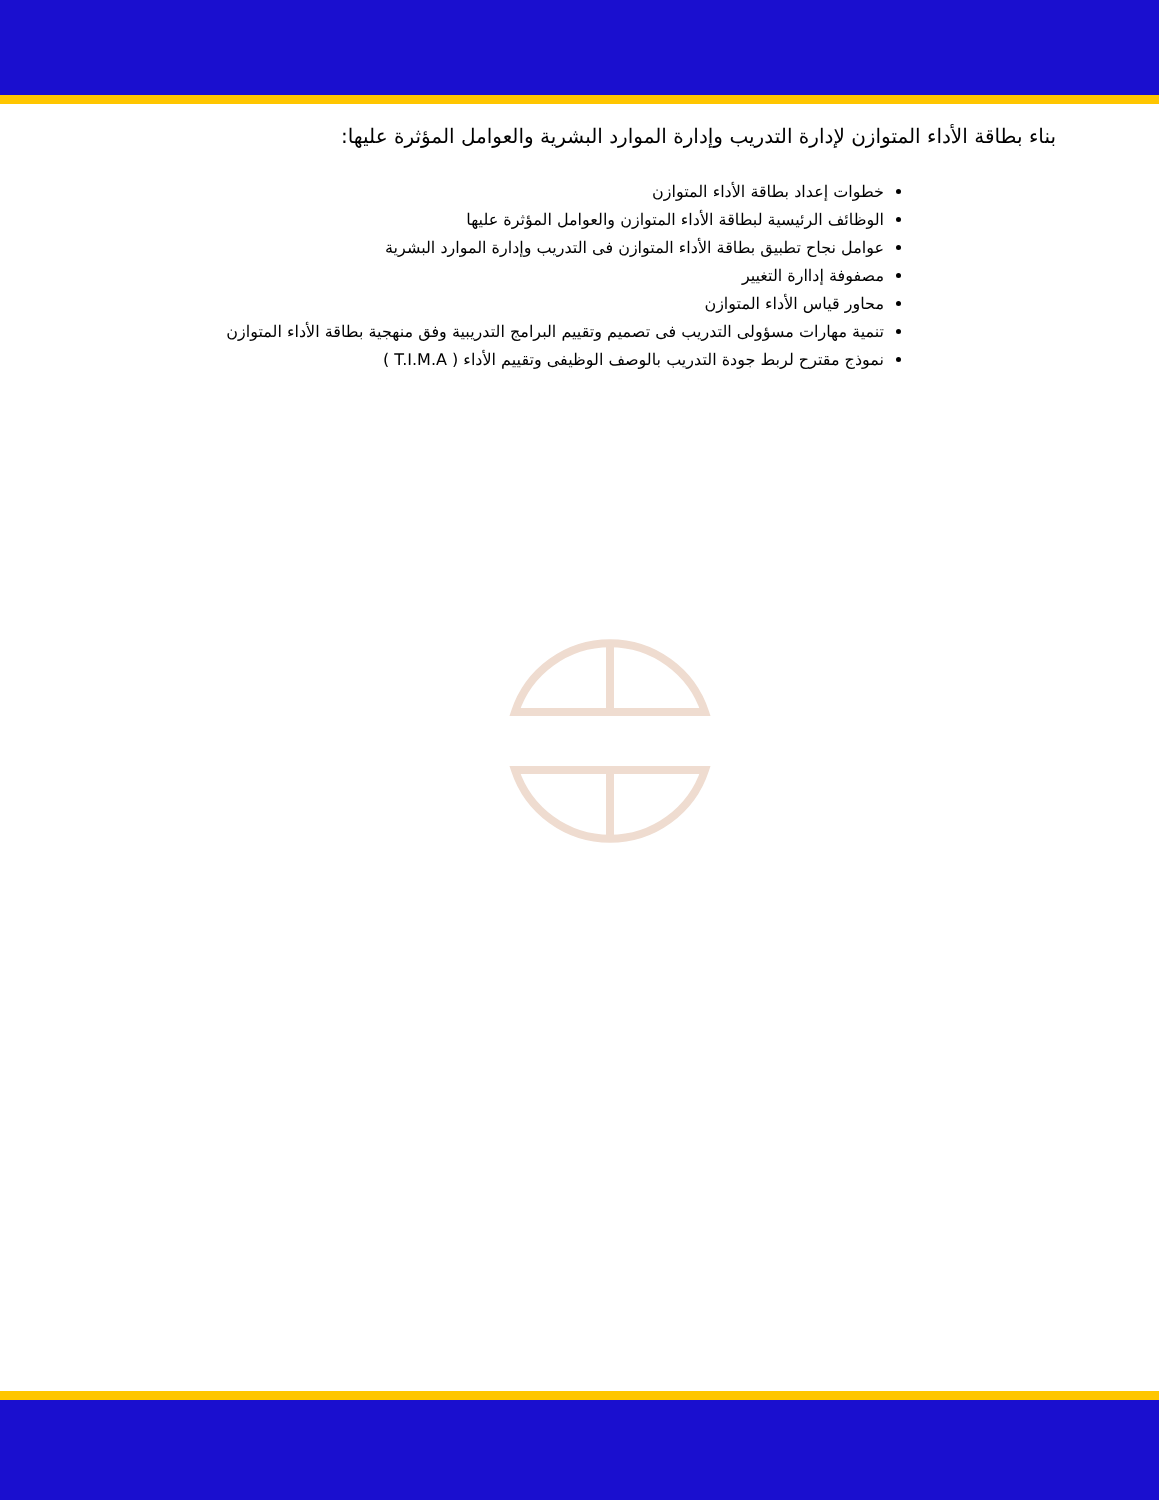بناء بطاقة الأداء المتوازن لإدارة التدريب وإدارة الموارد البشرية والعوامل المؤثرة عليها:
خطوات إعداد بطاقة الأداء المتوازن
الوظائف الرئيسية لبطاقة الأداء المتوازن والعوامل المؤثرة عليها
عوامل نجاح تطبيق بطاقة الأداء المتوازن فى التدريب وإدارة الموارد البشرية
مصفوفة إداارة التغيير
محاور قياس الأداء المتوازن
تنمية مهارات مسؤولى التدريب فى تصميم وتقييم البرامج التدريبية وفق منهجية بطاقة الأداء المتوازن
نموذج مقترح لربط جودة التدريب بالوصف الوظيفى وتقييم الأداء ( T.I.M.A )